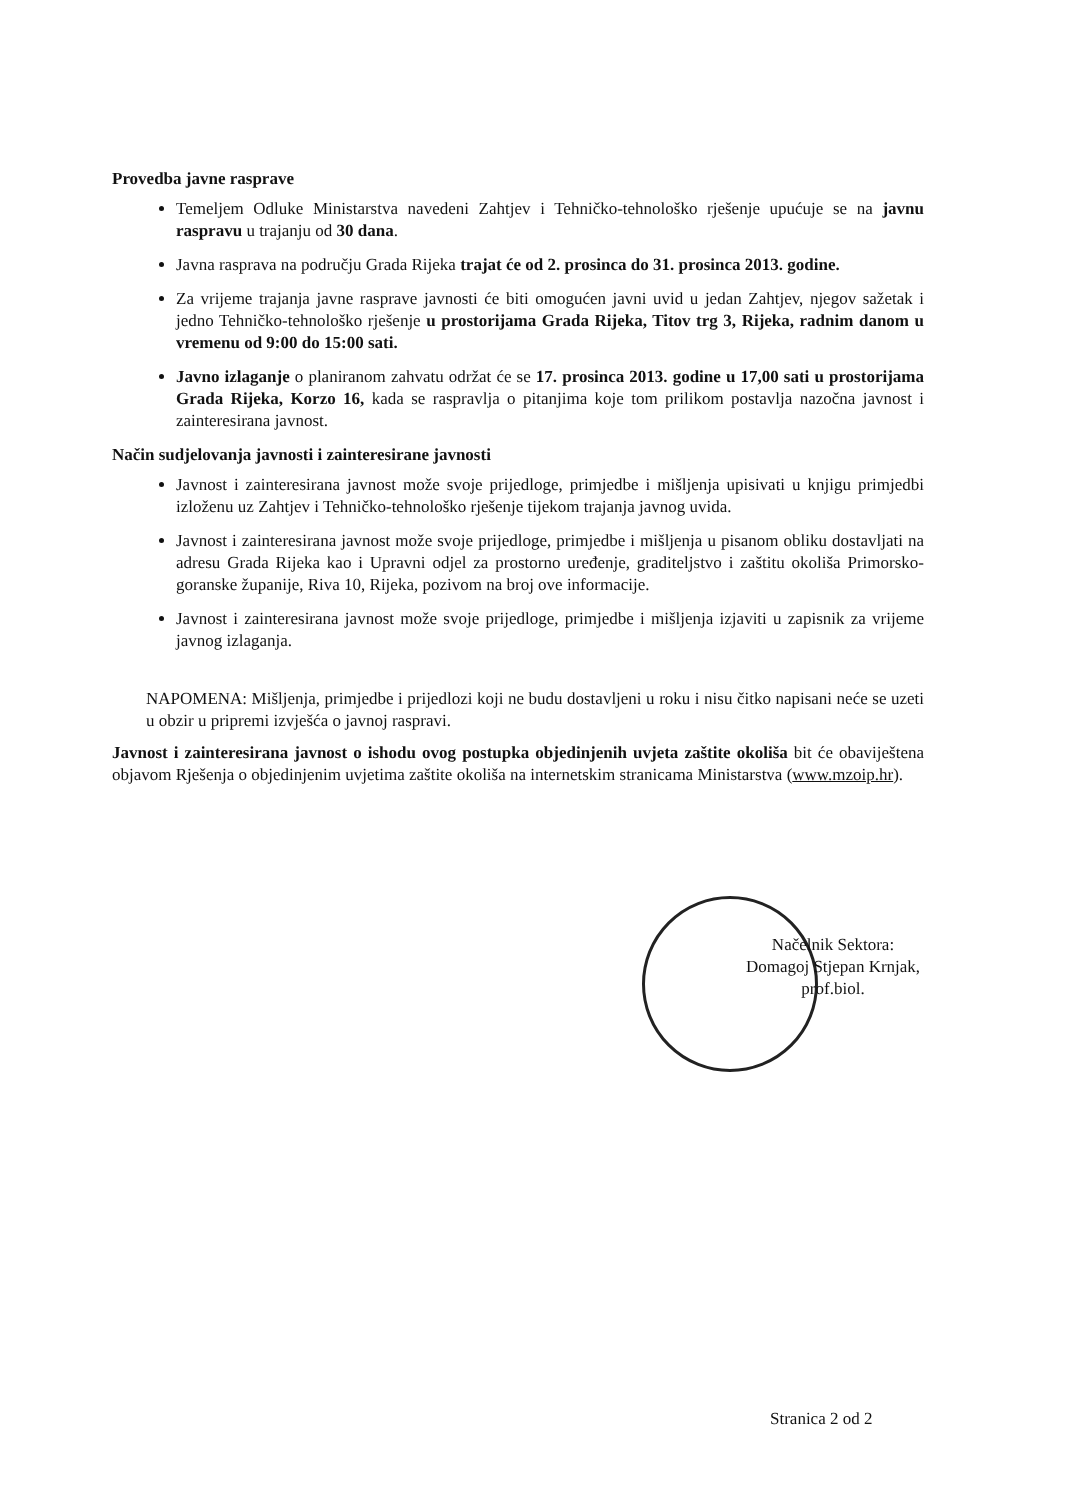Provedba javne rasprave
Temeljem Odluke Ministarstva navedeni Zahtjev i Tehničko-tehnološko rješenje upućuje se na javnu raspravu u trajanju od 30 dana.
Javna rasprava na području Grada Rijeka trajat će od 2. prosinca do 31. prosinca 2013. godine.
Za vrijeme trajanja javne rasprave javnosti će biti omogućen javni uvid u jedan Zahtjev, njegov sažetak i jedno Tehničko-tehnološko rješenje u prostorijama Grada Rijeka, Titov trg 3, Rijeka, radnim danom u vremenu od 9:00 do 15:00 sati.
Javno izlaganje o planiranom zahvatu održat će se 17. prosinca 2013. godine u 17,00 sati u prostorijama Grada Rijeka, Korzo 16, kada se raspravlja o pitanjima koje tom prilikom postavlja nazočna javnost i zainteresirana javnost.
Način sudjelovanja javnosti i zainteresirane javnosti
Javnost i zainteresirana javnost može svoje prijedloge, primjedbe i mišljenja upisivati u knjigu primjedbi izloženu uz Zahtjev i Tehničko-tehnološko rješenje tijekom trajanja javnog uvida.
Javnost i zainteresirana javnost može svoje prijedloge, primjedbe i mišljenja u pisanom obliku dostavljati na adresu Grada Rijeka kao i Upravni odjel za prostorno uređenje, graditeljstvo i zaštitu okoliša Primorsko-goranske županije, Riva 10, Rijeka, pozivom na broj ove informacije.
Javnost i zainteresirana javnost može svoje prijedloge, primjedbe i mišljenja izjaviti u zapisnik za vrijeme javnog izlaganja.
NAPOMENA: Mišljenja, primjedbe i prijedlozi koji ne budu dostavljeni u roku i nisu čitko napisani neće se uzeti u obzir u pripremi izvješća o javnoj raspravi.
Javnost i zainteresirana javnost o ishodu ovog postupka objedinjenih uvjeta zaštite okoliša bit će obaviještena objavom Rješenja o objedinjenim uvjetima zaštite okoliša na internetskim stranicama Ministarstva (www.mzoip.hr).
Načelnik Sektora:
Domagoj Stjepan Krnjak, prof.biol.
Stranica 2 od 2